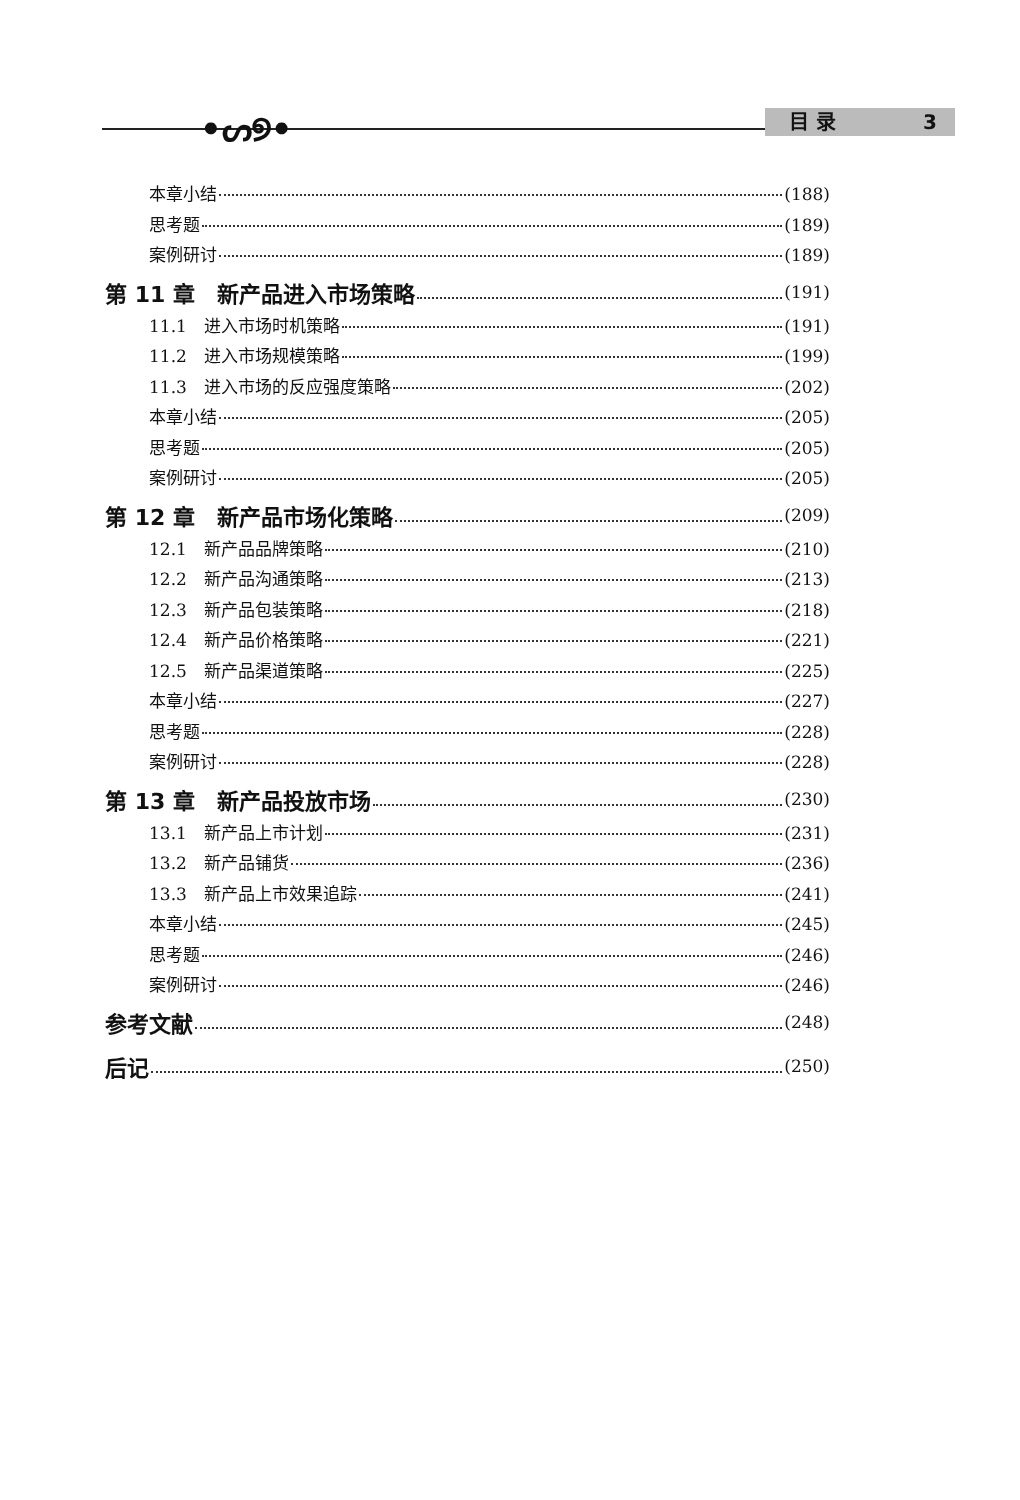•ᔕ୭• 目 录 3
本章小结 (188)
思考题 (189)
案例研讨 (189)
第 11 章　新产品进入市场策略 (191)
11.1　进入市场时机策略 (191)
11.2　进入市场规模策略 (199)
11.3　进入市场的反应强度策略 (202)
本章小结 (205)
思考题 (205)
案例研讨 (205)
第 12 章　新产品市场化策略 (209)
12.1　新产品品牌策略 (210)
12.2　新产品沟通策略 (213)
12.3　新产品包装策略 (218)
12.4　新产品价格策略 (221)
12.5　新产品渠道策略 (225)
本章小结 (227)
思考题 (228)
案例研讨 (228)
第 13 章　新产品投放市场 (230)
13.1　新产品上市计划 (231)
13.2　新产品铺货 (236)
13.3　新产品上市效果追踪 (241)
本章小结 (245)
思考题 (246)
案例研讨 (246)
参考文献 (248)
后记 (250)